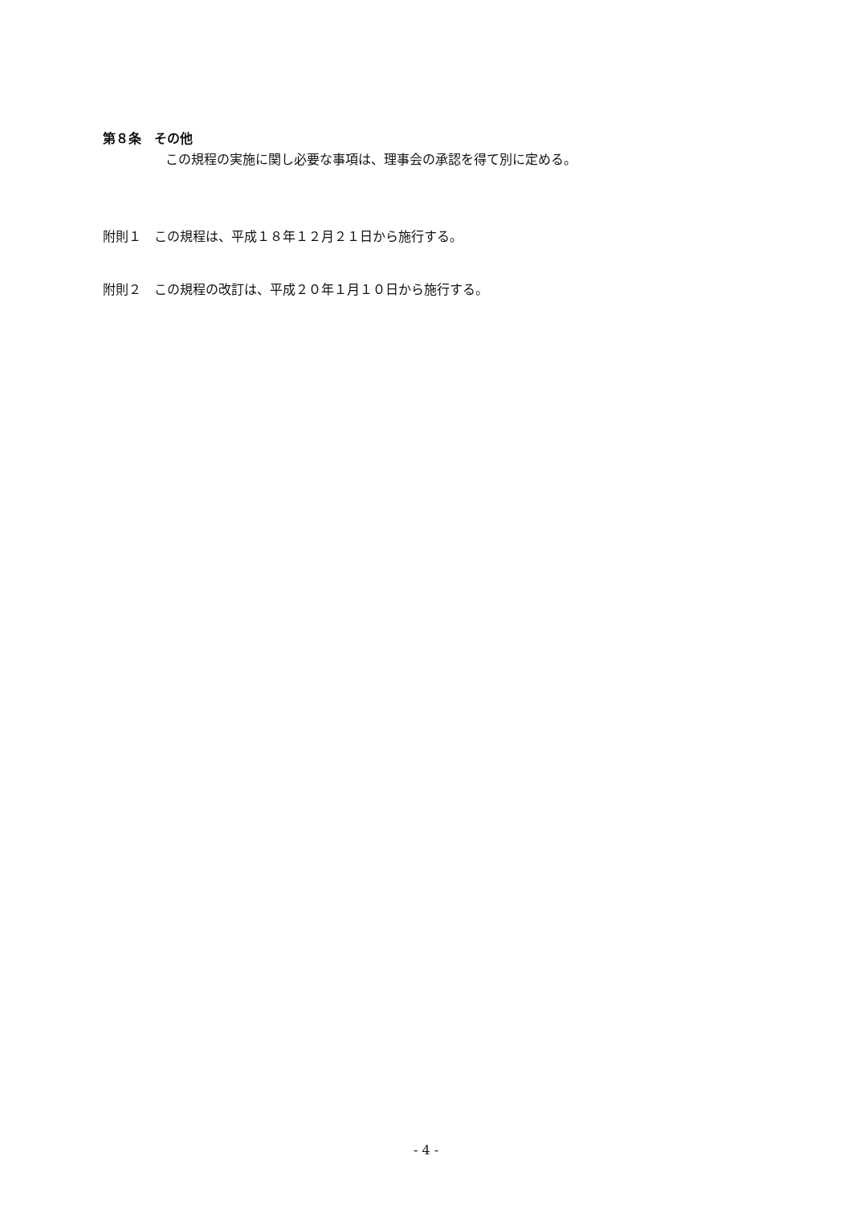第８条　その他
この規程の実施に関し必要な事項は、理事会の承認を得て別に定める。
附則１　この規程は、平成１８年１２月２１日から施行する。
附則２　この規程の改訂は、平成２０年１月１０日から施行する。
- 4 -